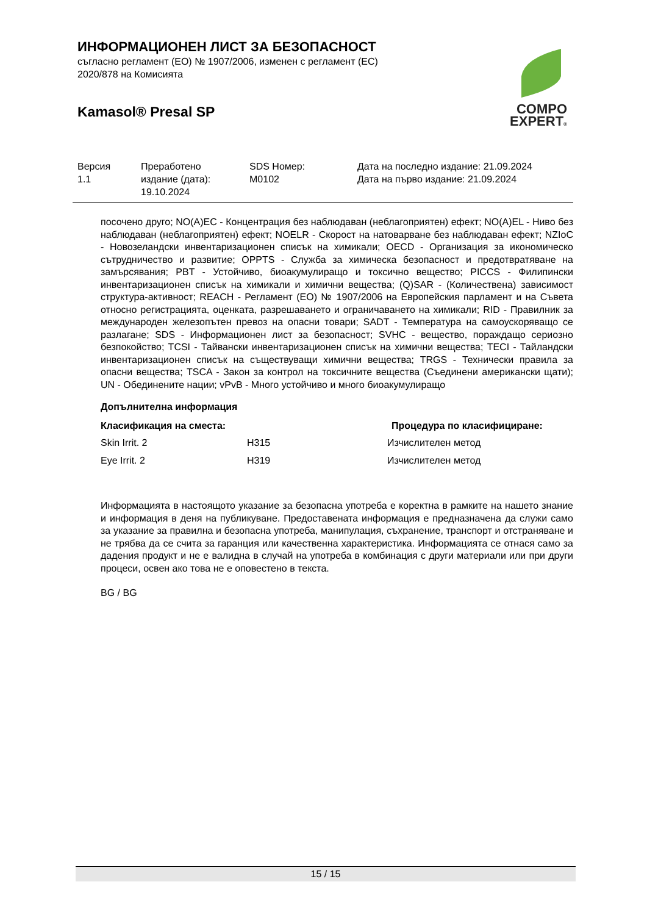ИНФОРМАЦИОНЕН ЛИСТ ЗА БЕЗОПАСНОСТ
съгласно регламент (ЕО) № 1907/2006, изменен с регламент (ЕС)
2020/878 на Комисията
Kamasol® Presal SP
COMPO
EXPERT®
| Версия 1.1 | Преработено издание (дата): 19.10.2024 | SDS Номер: M0102 | Дата на последно издание: 21.09.2024 Дата на първо издание: 21.09.2024 |
посочено друго; NO(A)EC - Концентрация без наблюдаван (неблагоприятен) ефект; NO(A)EL - Ниво без наблюдаван (неблагоприятен) ефект; NOELR - Скорост на натоварване без наблюдаван ефект; NZIoC - Новозеландски инвентаризационен списък на химикали; OECD - Организация за икономическо сътрудничество и развитие; OPPTS - Служба за химическа безопасност и предотвратяване на замърсявания; PBT - Устойчиво, биоакумулиращо и токсично вещество; PICCS - Филипински инвентаризационен списък на химикали и химични вещества; (Q)SAR - (Количествена) зависимост структура-активност; REACH - Регламент (ЕО) № 1907/2006 на Европейския парламент и на Съвета относно регистрацията, оценката, разрешаването и ограничаването на химикали; RID - Правилник за международен железопътен превоз на опасни товари; SADT - Температура на самоускоряващо се разлагане; SDS - Информационен лист за безопасност; SVHC - вещество, пораждащо сериозно безпокойство; TCSI - Тайвански инвентаризационен списък на химични вещества; TECI - Тайландски инвентаризационен списък на съществуващи химични вещества; TRGS - Технически правила за опасни вещества; TSCA - Закон за контрол на токсичните вещества (Съединени американски щати); UN - Обединените нации; vPvB - Много устойчиво и много биоакумулиращо
Допълнителна информация
| Класификация на сместа: | | Процедура по класифициране: |
| --- | --- | --- |
| Skin Irrit. 2 | H315 | Изчислителен метод |
| Eye Irrit. 2 | H319 | Изчислителен метод |
Информацията в настоящото указание за безопасна употреба е коректна в рамките на нашето знание и информация в деня на публикуване. Предоставената информация е предназначена да служи само за указание за правилна и безопасна употреба, манипулация, съхранение, транспорт и отстраняване и не трябва да се счита за гаранция или качественна характеристика. Информацията се отнася само за дадения продукт и не е валидна в случай на употреба в комбинация с други материали или при други процеси, освен ако това не е оповестено в текста.
BG / BG
15 / 15